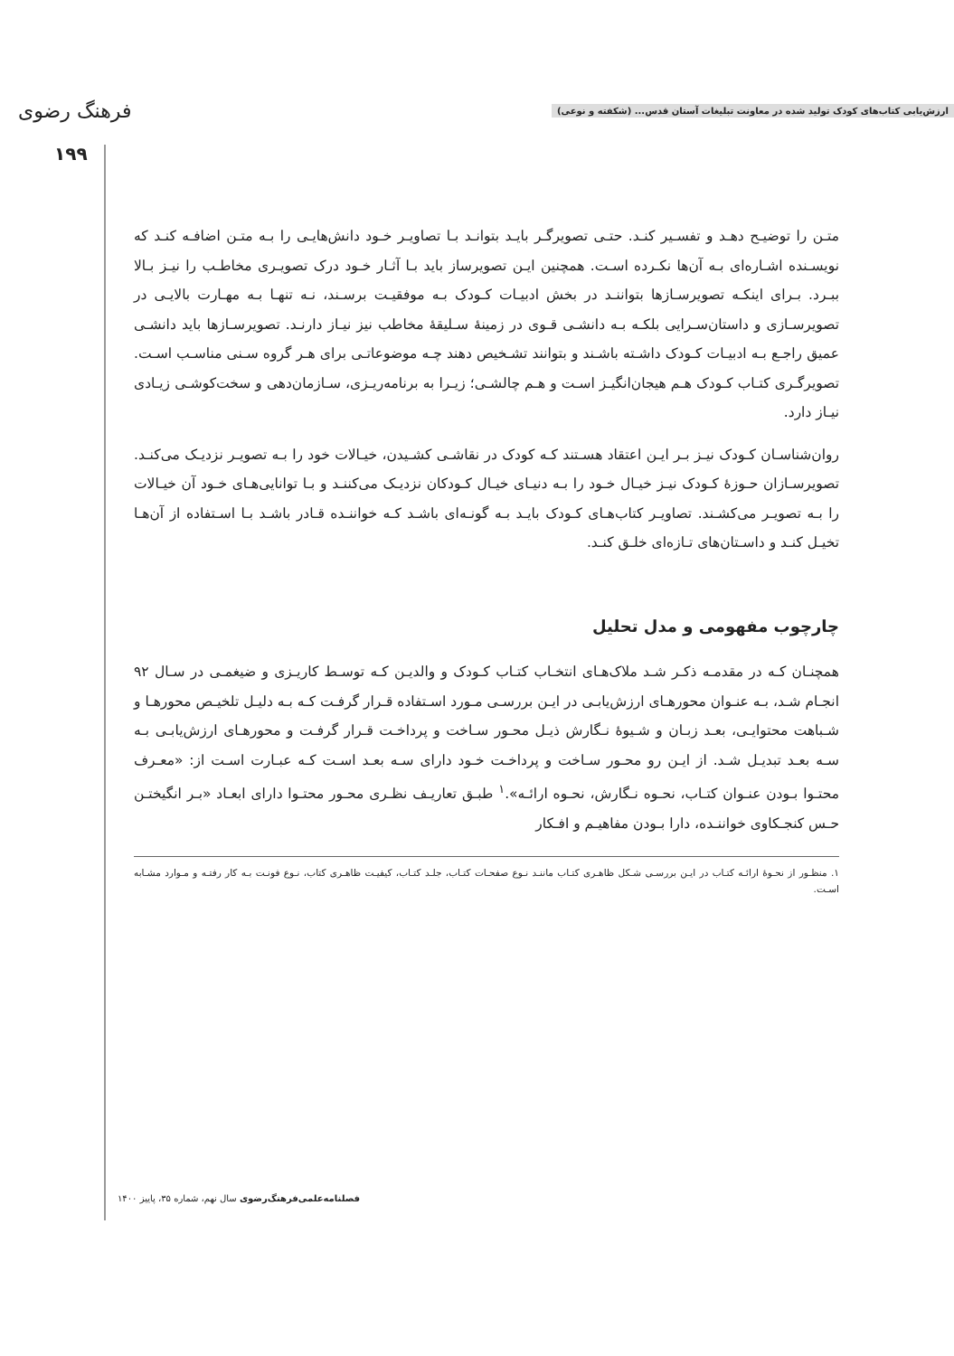ارزش‌یابی کتاب‌های کودک تولید شده در معاونت تبلیغات آستان قدس... (شکفته و نوعی) فرهنگ رضوی
۱۹۹
متـن را توضیـح دهـد و تفسـیر کنـد. حتـی تصویرگـر بایـد بتوانـد بـا تصاویـر خـود دانش‌هایـی را بـه متـن اضافـه کنـد که نویسـنده اشـاره‌ای بـه آن‌ها نکـرده اسـت. همچنین ایـن تصویرساز باید بـا آثـار خـود درک تصویـری مخاطـب را نیـز بـالا ببـرد. بـرای اینکـه تصویرسـازها بتواننـد در بخش ادبیـات کـودک بـه موفقیـت برسـند، نـه تنهـا بـه مهـارت بالایـی در تصویرسـازی و داستان‌سـرایی بلکـه بـه دانشـی قـوی در زمینهٔ سـلیقهٔ مخاطب نیز نیـاز دارنـد. تصویرسـازها باید دانشـی عمیق راجـع بـه ادبیـات کـودک داشـته باشـند و بتوانند تشـخیص دهند چـه موضوعاتـی برای هـر گروه سـنی مناسـب اسـت. تصویرگـری کتـاب کـودک هـم هیجان‌انگیـز اسـت و هـم چالشـی؛ زیـرا به برنامه‌ریـزی، سـازمان‌دهی و سخت‌کوشـی زیـادی نیـاز دارد.
روان‌شناسـان کـودک نیـز بـر ایـن اعتقاد هسـتند کـه کودک در نقاشـی کشـیدن، خیـالات خود را بـه تصویـر نزدیـک می‌کنـد. تصویرسـازان حـوزهٔ کـودک نیـز خیـال خـود را بـه دنیـای خیـال کـودکان نزدیـک می‌کننـد و بـا توانایی‌هـای خـود آن خیـالات را بـه تصویـر می‌کشـند. تصاویـر کتاب‌هـای کـودک بایـد بـه گونـه‌ای باشـد کـه خواننـده قـادر باشـد بـا اسـتفاده از آن‌هـا تخیـل کنـد و داسـتان‌های تـازه‌ای خلـق کنـد.
چارچوب مفهومی و مدل تحلیل
همچنـان کـه در مقدمـه ذکـر شـد ملاک‌هـای انتخـاب کتـاب کـودک و والدیـن کـه توسـط کاریـزی و ضیغمـی در سـال ۹۲ انجـام شـد، بـه عنـوان محورهـای ارزش‌یابـی در ایـن بررسـی مـورد اسـتفاده قـرار گرفـت کـه بـه دلیـل تلخیـص محورهـا و شـباهت محتوایـی، بعـد زبـان و شـیوهٔ نـگارش ذیـل محـور سـاخت و پرداخـت قـرار گرفـت و محورهـای ارزش‌یابـی بـه سـه بعـد تبدیـل شـد. از ایـن رو محـور سـاخت و پرداخـت خـود دارای سـه بعـد اسـت کـه عبـارت اسـت از: «معـرف محتـوا بـودن عنـوان کتـاب، نحـوه نـگارش، نحـوه ارائـه».<sup>۱</sup> طبـق تعاریـف نظـری محـور محتـوا دارای ابعـاد «بـر انگیختـن حـس کنجـکاوی خواننـده، دارا بـودن مفاهیـم و افـکار
۱. منظـور از نحـوهٔ ارائـه کتـاب در ایـن بررسـی شـکل ظاهـری کتـاب ماننـد نـوع صفحـات کتـاب، جلـد کتـاب، کیفیـت ظاهـری کتاب، نـوع فونـت بـه کار رفتـه و مـوارد مشـابه اسـت.
فصلنامه‌علمی‌فرهنگ‌رضوی سال نهم، شماره ۳۵، پاییز ۱۴۰۰